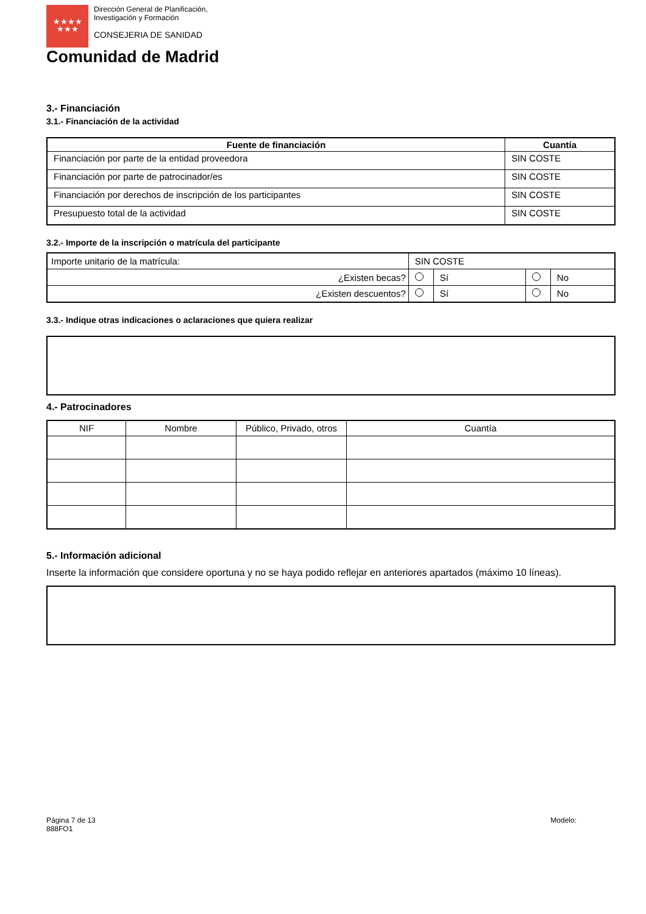★★★★
★★★
Dirección General de Planificación,
Investigación y Formación
CONSEJERIA DE SANIDAD
Comunidad de Madrid
3.- Financiación
3.1.- Financiación de la actividad
| Fuente de financiación | Cuantía |
| --- | --- |
| Financiación por parte de la entidad proveedora | SIN COSTE |
| Financiación por parte de patrocinador/es | SIN COSTE |
| Financiación por derechos de inscripción de los participantes | SIN COSTE |
| Presupuesto total de la actividad | SIN COSTE |
3.2.- Importe de la inscripción o matrícula del participante
| Importe unitario de la matrícula: | SIN COSTE | | | |
| ¿Existen becas? | | Sí | | No |
| ¿Existen descuentos? | | Sí | | No |
3.3.- Indique otras indicaciones o aclaraciones que quiera realizar
4.- Patrocinadores
| NIF | Nombre | Público, Privado, otros | Cuantía |
5.- Información adicional
Inserte la información que considere oportuna y no se haya podido reflejar en anteriores apartados (máximo 10 líneas).
Página 7 de 13
888FO1
Modelo: